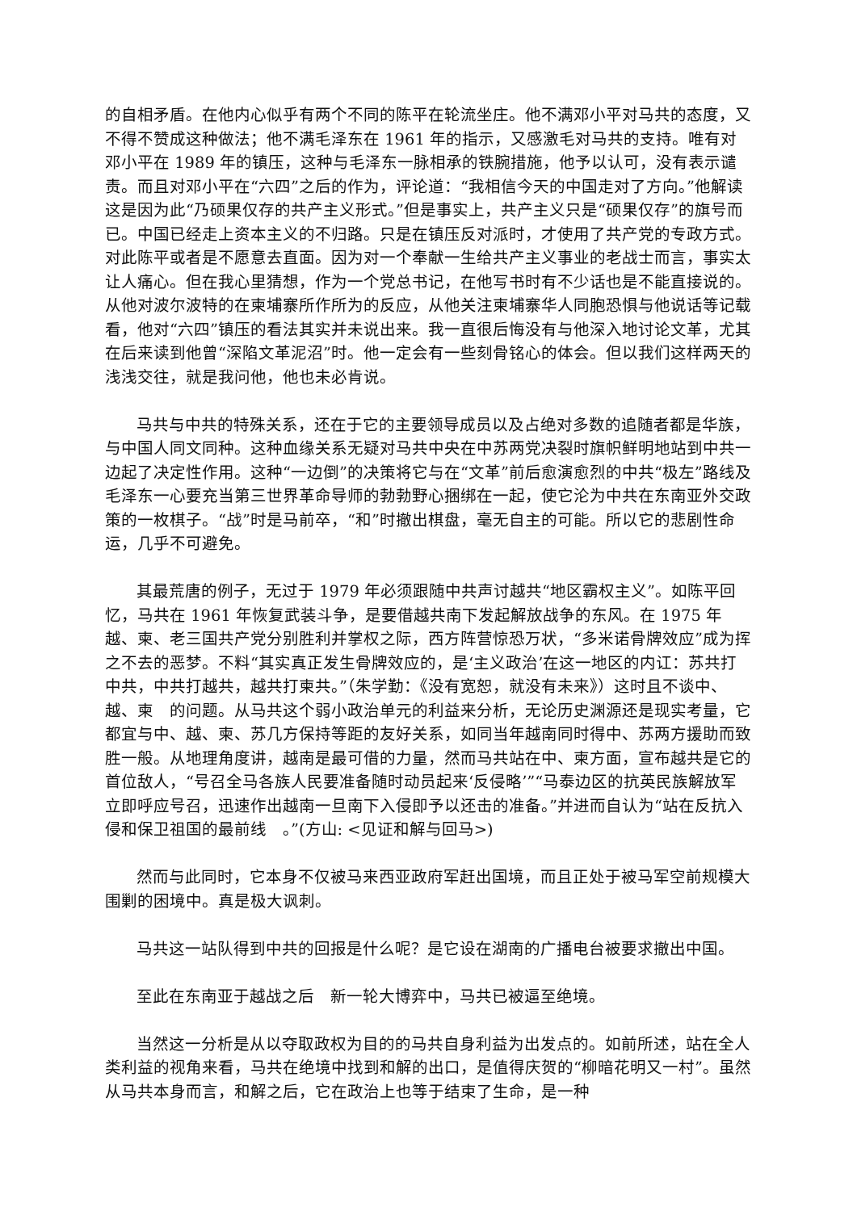的自相矛盾。在他内心似乎有两个不同的陈平在轮流坐庄。他不满邓小平对马共的态度，又不得不赞成这种做法；他不满毛泽东在 1961 年的指示，又感激毛对马共的支持。唯有对邓小平在 1989 年的镇压，这种与毛泽东一脉相承的铁腕措施，他予以认可，没有表示谴责。而且对邓小平在“六四”之后的作为，评论道：“我相信今天的中国走对了方向。”他解读这是因为此“乃硕果仅存的共产主义形式。”但是事实上，共产主义只是“硕果仅存”的旗号而已。中国已经走上资本主义的不归路。只是在镇压反对派时，才使用了共产党的专政方式。对此陈平或者是不愿意去直面。因为对一个奉献一生给共产主义事业的老战士而言，事实太让人痛心。但在我心里猜想，作为一个党总书记，在他写书时有不少话也是不能直接说的。从他对波尔波特的在柬埔寨所作所为的反应，从他关注柬埔寨华人同胞恐惧与他说话等记载看，他对“六四”镇压的看法其实并未说出来。我一直很后悔没有与他深入地讨论文革，尤其在后来读到他曾“深陷文革泥沼”时。他一定会有一些刻骨铭心的体会。但以我们这样两天的浅浅交往，就是我问他，他也未必肯说。
马共与中共的特殊关系，还在于它的主要领导成员以及占绝对多数的追随者都是华族，与中国人同文同种。这种血缘关系无疑对马共中央在中苏两党决裂时旗帜鲜明地站到中共一边起了决定性作用。这种“一边倒”的决策将它与在“文革”前后愈演愈烈的中共“极左”路线及毛泽东一心要充当第三世界革命导师的勃勃野心捆绑在一起，使它沦为中共在东南亚外交政策的一枚棋子。“战”时是马前卒，“和”时撤出棋盘，毫无自主的可能。所以它的悲剧性命运，几乎不可避免。
其最荒唐的例子，无过于 1979 年必须跟随中共声讨越共“地区霸权主义”。如陈平回忆，马共在 1961 年恢复武装斗争，是要借越共南下发起解放战争的东风。在 1975 年越、柬、老三国共产党分别胜利并掌权之际，西方阵营惊恐万状，“多米诺骨牌效应”成为挥之不去的恶梦。不料“其实真正发生骨牌效应的，是‘主义政治’在这一地区的内讧：苏共打中共，中共打越共，越共打柬共。”（朱学勤：《没有宽恕，就没有未来》）这时且不谈中、越、柬　的问题。从马共这个弱小政治单元的利益来分析，无论历史渊源还是现实考量，它都宜与中、越、柬、苏几方保持等距的友好关系，如同当年越南同时得中、苏两方援助而致胜一般。从地理角度讲，越南是最可借的力量，然而马共站在中、柬方面，宣布越共是它的首位敌人，“号召全马各族人民要准备随时动员起来‘反侵略’”“马泰边区的抗英民族解放军立即呼应号召，迅速作出越南一旦南下入侵即予以还击的准备。”并进而自认为“站在反抗入侵和保卫祖国的最前线　。”(方山: <见证和解与回马>)
然而与此同时，它本身不仅被马来西亚政府军赶出国境，而且正处于被马军空前规模大围剿的困境中。真是极大讽刺。
马共这一站队得到中共的回报是什么呢？是它设在湖南的广播电台被要求撤出中国。
至此在东南亚于越战之后　新一轮大博弈中，马共已被逼至绝境。
当然这一分析是从以夺取政权为目的的马共自身利益为出发点的。如前所述，站在全人类利益的视角来看，马共在绝境中找到和解的出口，是值得庆贺的“柳暗花明又一村”。虽然从马共本身而言，和解之后，它在政治上也等于结束了生命，是一种